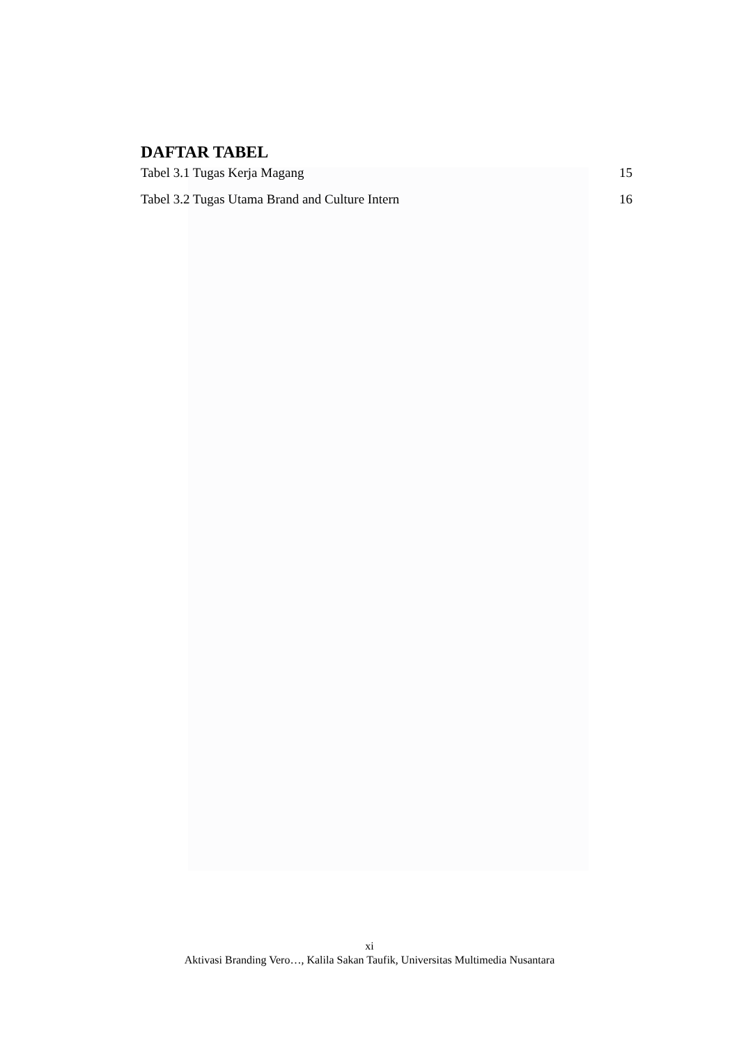DAFTAR TABEL
Tabel 3.1 Tugas Kerja Magang 15
Tabel 3.2 Tugas Utama Brand and Culture Intern 16
xi
Aktivasi Branding Vero…, Kalila Sakan Taufik, Universitas Multimedia Nusantara